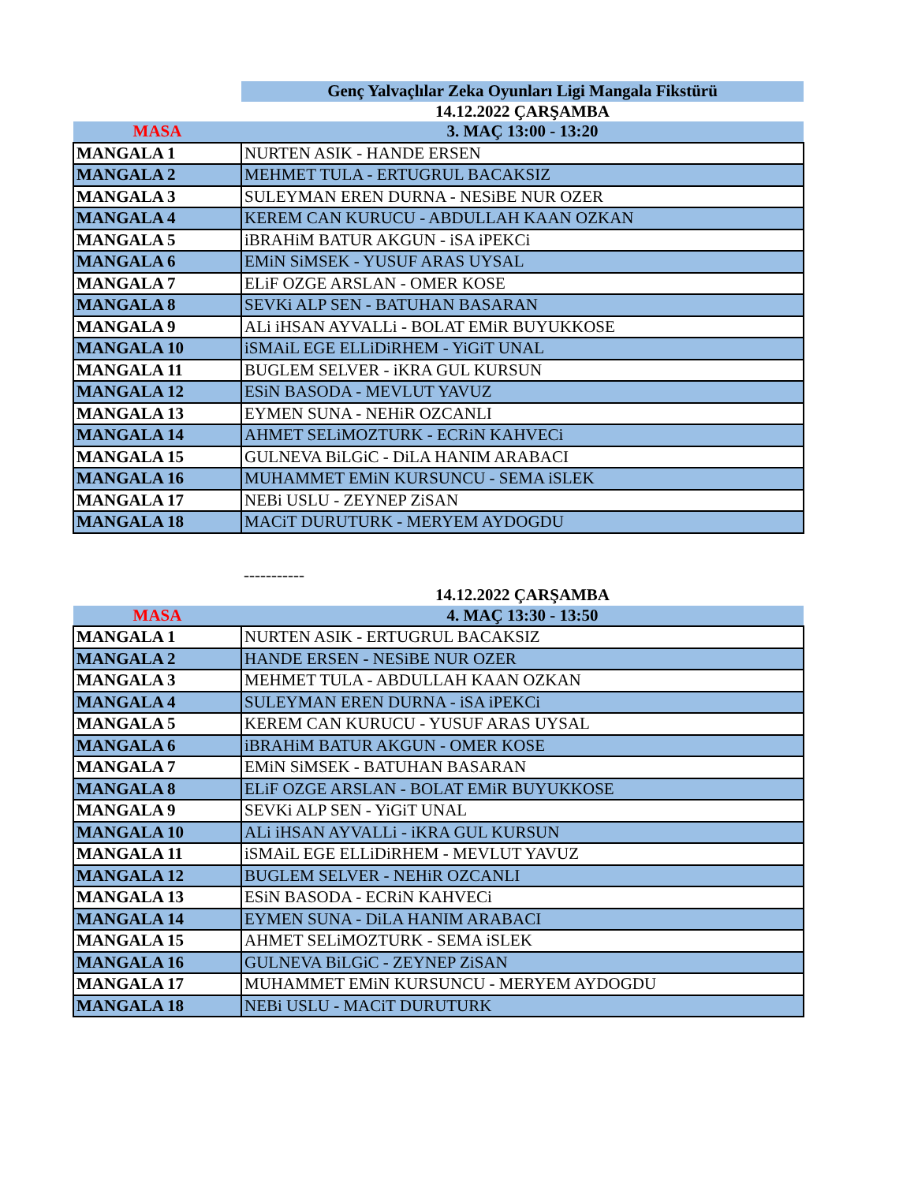| | Genç Yalvaçlılar Zeka Oyunları Ligi Mangala Fikstürü |
| | 14.12.2022 ÇARŞAMBA |
| MASA | 3. MAÇ 13:00 - 13:20 |
| MANGALA 1 | NURTEN ASIK - HANDE ERSEN |
| MANGALA 2 | MEHMET TULA - ERTUGRUL BACAKSIZ |
| MANGALA 3 | SULEYMAN EREN DURNA - NESiBE NUR OZER |
| MANGALA 4 | KEREM CAN KURUCU - ABDULLAH KAAN OZKAN |
| MANGALA 5 | iBRAHiM BATUR AKGUN - iSA iPEKCi |
| MANGALA 6 | EMiN SiMSEK - YUSUF ARAS UYSAL |
| MANGALA 7 | ELiF OZGE ARSLAN - OMER KOSE |
| MANGALA 8 | SEVKi ALP SEN - BATUHAN BASARAN |
| MANGALA 9 | ALi iHSAN AYVALLi - BOLAT EMiR BUYUKKOSE |
| MANGALA 10 | iSMAiL EGE ELLiDiRHEM - YiGiT UNAL |
| MANGALA 11 | BUGLEM SELVER - iKRA GUL KURSUN |
| MANGALA 12 | ESiN BASODA - MEVLUT YAVUZ |
| MANGALA 13 | EYMEN SUNA - NEHiR OZCANLI |
| MANGALA 14 | AHMET SELiMOZTURK - ECRiN KAHVECi |
| MANGALA 15 | GULNEVA BiLGiC - DiLA HANIM ARABACI |
| MANGALA 16 | MUHAMMET EMiN KURSUNCU - SEMA iSLEK |
| MANGALA 17 | NEBi USLU - ZEYNEP ZiSAN |
| MANGALA 18 | MACiT DURUTURK - MERYEM AYDOGDU |
| | ----------- |
| | 14.12.2022 ÇARŞAMBA |
| MASA | 4. MAÇ 13:30 - 13:50 |
| MANGALA 1 | NURTEN ASIK - ERTUGRUL BACAKSIZ |
| MANGALA 2 | HANDE ERSEN - NESiBE NUR OZER |
| MANGALA 3 | MEHMET TULA - ABDULLAH KAAN OZKAN |
| MANGALA 4 | SULEYMAN EREN DURNA - iSA iPEKCi |
| MANGALA 5 | KEREM CAN KURUCU - YUSUF ARAS UYSAL |
| MANGALA 6 | iBRAHiM BATUR AKGUN - OMER KOSE |
| MANGALA 7 | EMiN SiMSEK - BATUHAN BASARAN |
| MANGALA 8 | ELiF OZGE ARSLAN - BOLAT EMiR BUYUKKOSE |
| MANGALA 9 | SEVKi ALP SEN - YiGiT UNAL |
| MANGALA 10 | ALi iHSAN AYVALLi - iKRA GUL KURSUN |
| MANGALA 11 | iSMAiL EGE ELLiDiRHEM - MEVLUT YAVUZ |
| MANGALA 12 | BUGLEM SELVER - NEHiR OZCANLI |
| MANGALA 13 | ESiN BASODA - ECRiN KAHVECi |
| MANGALA 14 | EYMEN SUNA - DiLA HANIM ARABACI |
| MANGALA 15 | AHMET SELiMOZTURK - SEMA iSLEK |
| MANGALA 16 | GULNEVA BiLGiC - ZEYNEP ZiSAN |
| MANGALA 17 | MUHAMMET EMiN KURSUNCU - MERYEM AYDOGDU |
| MANGALA 18 | NEBi USLU - MACiT DURUTURK |